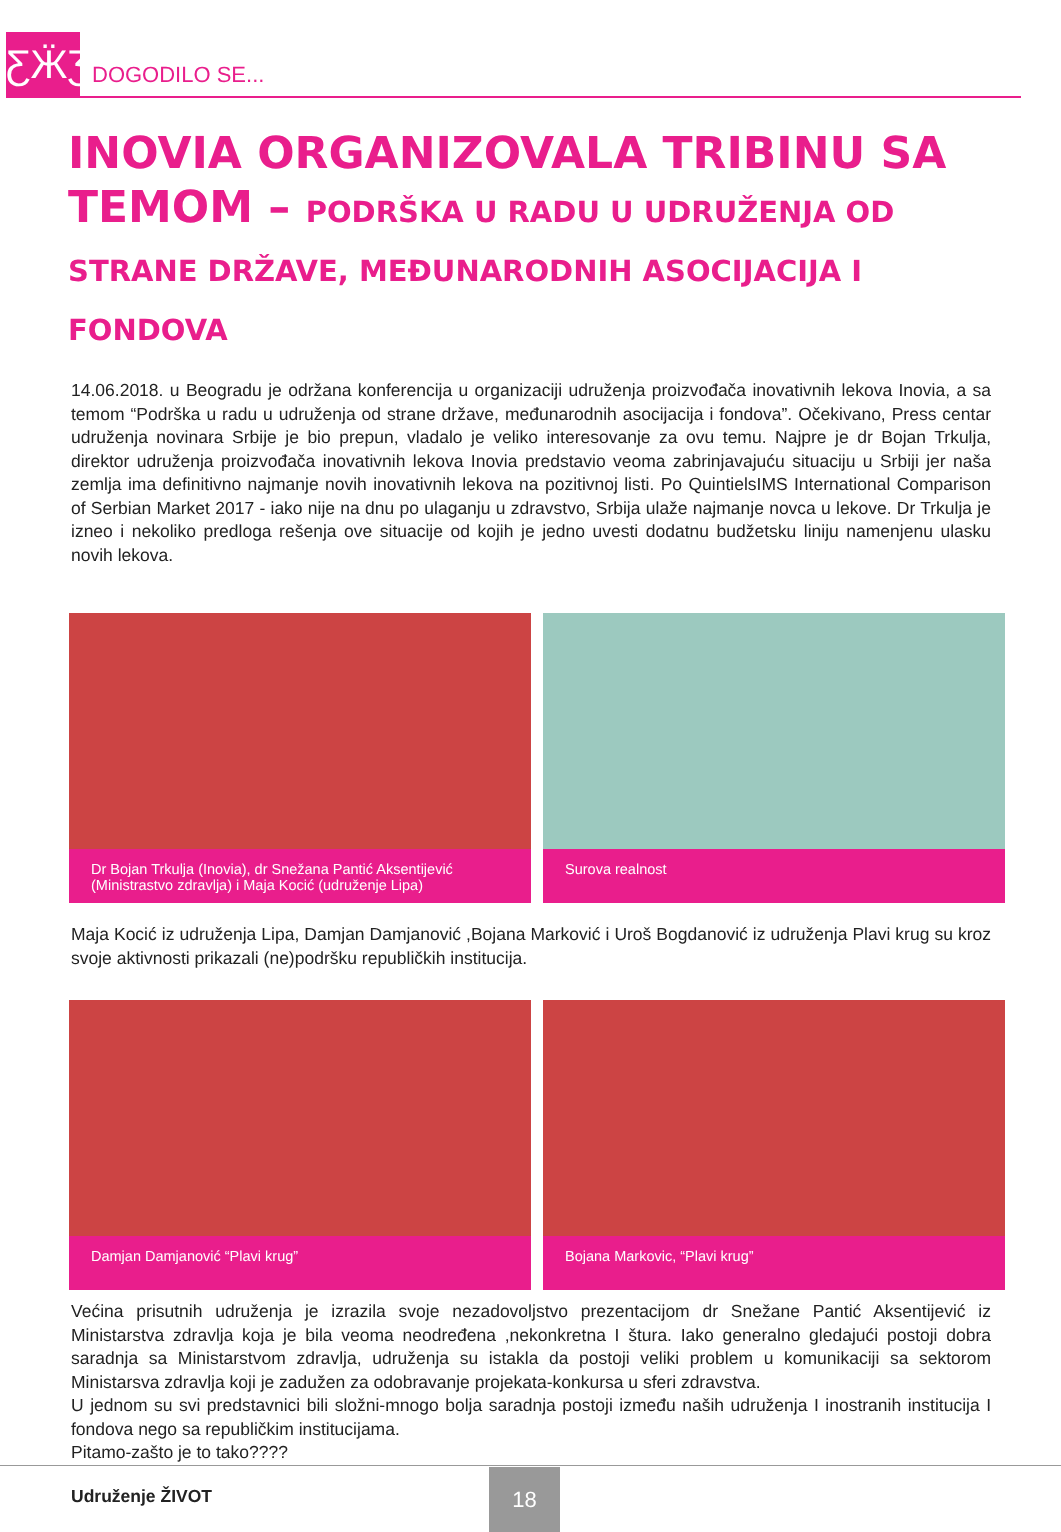ƸӜƷ
DOGODILO SE...
INOVIA ORGANIZOVALA TRIBINU SA TEMOM – PODRŠKA U RADU U UDRUŽENJA OD STRANE DRŽAVE, MEĐUNARODNIH ASOCIJACIJA I FONDOVA
14.06.2018. u Beogradu je održana konferencija u organizaciji udruženja proizvođača inovativnih lekova Inovia, a sa temom “Podrška u radu u udruženja od strane države, međunarodnih asocijacija i fondova”. Očekivano, Press centar udruženja novinara Srbije je bio prepun, vladalo je veliko interesovanje za ovu temu. Najpre je dr Bojan Trkulja, direktor udruženja proizvođača inovativnih lekova Inovia predstavio veoma zabrinjavajuću situaciju u Srbiji jer naša zemlja ima definitivno najmanje novih inovativnih lekova na pozitivnoj listi. Po QuintielsIMS International Comparison of Serbian Market 2017 - iako nije na dnu po ulaganju u zdravstvo, Srbija ulaže najmanje novca u lekove. Dr Trkulja je izneo i nekoliko predloga rešenja ove situacije od kojih je jedno uvesti dodatnu budžetsku liniju namenjenu ulasku novih lekova.
Dr Bojan Trkulja (Inovia), dr Snežana Pantić Aksentijević (Ministrastvo zdravlja) i Maja Kocić (udruženje Lipa)
Surova realnost
Maja Kocić iz udruženja Lipa, Damjan Damjanović ,Bojana Marković i Uroš Bogdanović iz udruženja Plavi krug su kroz svoje aktivnosti prikazali (ne)podršku republičkih institucija.
Damjan Damjanović “Plavi krug” Bojana Markovic, “Plavi krug”
Većina prisutnih udruženja je izrazila svoje nezadovoljstvo prezentacijom dr Snežane Pantić Aksentijević iz Ministarstva zdravlja koja je bila veoma neodređena ,nekonkretna I štura. Iako generalno gledajući postoji dobra saradnja sa Ministarstvom zdravlja, udruženja su istakla da postoji veliki problem u komunikaciji sa sektorom Ministarsva zdravlja koji je zadužen za odobravanje projekata-konkursa u sferi zdravstva.
U jednom su svi predstavnici bili složni-mnogo bolja saradnja postoji između naših udruženja I inostranih institucija I fondova nego sa republičkim institucijama.
Pitamo-zašto je to tako????
Udruženje ŽIVOT
18